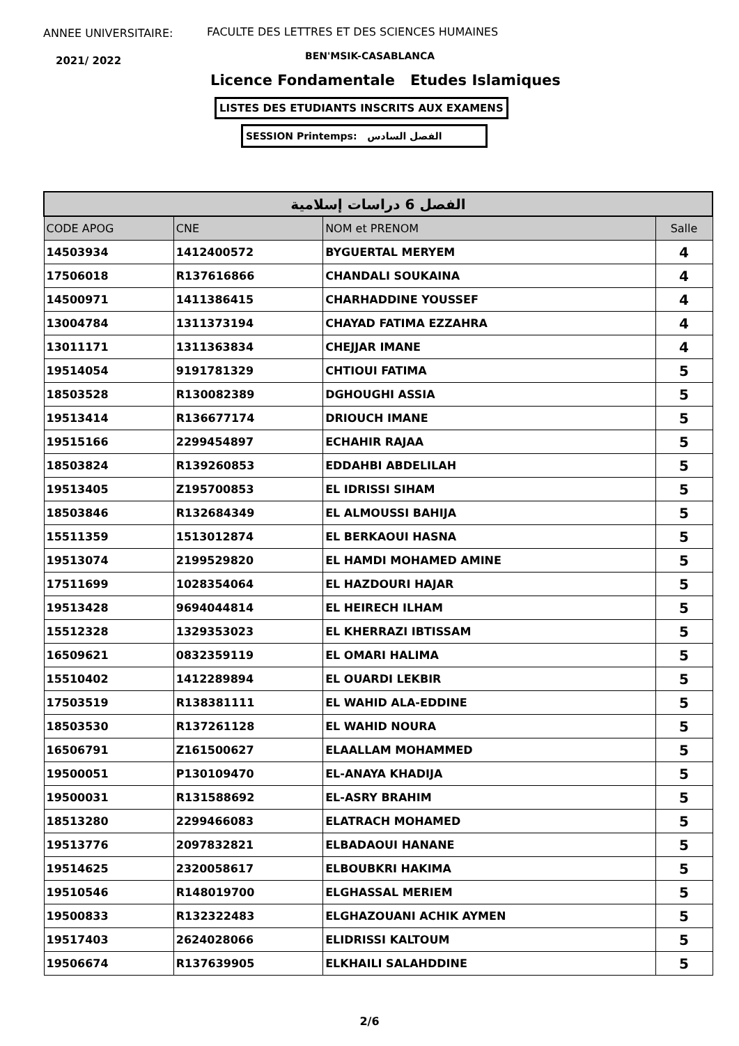ANNEE UNIVERSITAIRE:
FACULTE DES LETTRES ET DES SCIENCES HUMAINES
2021/ 2022 BEN'MSIK-CASABLANCA
Licence Fondamentale Etudes Islamiques
LISTES DES ETUDIANTS INSCRITS AUX EXAMENS
SESSION Printemps: الفصل السادس
| الفصل 6 دراسات إسلامية | | | |
| CODE APOG | CNE | NOM et PRENOM | Salle |
| 14503934 | 1412400572 | BYGUERTAL MERYEM | 4 |
| 17506018 | R137616866 | CHANDALI SOUKAINA | 4 |
| 14500971 | 1411386415 | CHARHADDINE YOUSSEF | 4 |
| 13004784 | 1311373194 | CHAYAD FATIMA EZZAHRA | 4 |
| 13011171 | 1311363834 | CHEJJAR IMANE | 4 |
| 19514054 | 9191781329 | CHTIOUI FATIMA | 5 |
| 18503528 | R130082389 | DGHOUGHI ASSIA | 5 |
| 19513414 | R136677174 | DRIOUCH IMANE | 5 |
| 19515166 | 2299454897 | ECHAHIR RAJAA | 5 |
| 18503824 | R139260853 | EDDAHBI ABDELILAH | 5 |
| 19513405 | Z195700853 | EL IDRISSI SIHAM | 5 |
| 18503846 | R132684349 | EL ALMOUSSI BAHIJA | 5 |
| 15511359 | 1513012874 | EL BERKAOUI HASNA | 5 |
| 19513074 | 2199529820 | EL HAMDI MOHAMED AMINE | 5 |
| 17511699 | 1028354064 | EL HAZDOURI HAJAR | 5 |
| 19513428 | 9694044814 | EL HEIRECH ILHAM | 5 |
| 15512328 | 1329353023 | EL KHERRAZI IBTISSAM | 5 |
| 16509621 | 0832359119 | EL OMARI HALIMA | 5 |
| 15510402 | 1412289894 | EL OUARDI LEKBIR | 5 |
| 17503519 | R138381111 | EL WAHID ALA-EDDINE | 5 |
| 18503530 | R137261128 | EL WAHID NOURA | 5 |
| 16506791 | Z161500627 | ELAALLAM MOHAMMED | 5 |
| 19500051 | P130109470 | EL-ANAYA KHADIJA | 5 |
| 19500031 | R131588692 | EL-ASRY BRAHIM | 5 |
| 18513280 | 2299466083 | ELATRACH MOHAMED | 5 |
| 19513776 | 2097832821 | ELBADAOUI HANANE | 5 |
| 19514625 | 2320058617 | ELBOUBKRI HAKIMA | 5 |
| 19510546 | R148019700 | ELGHASSAL MERIEM | 5 |
| 19500833 | R132322483 | ELGHAZOUANI ACHIK AYMEN | 5 |
| 19517403 | 2624028066 | ELIDRISSI KALTOUM | 5 |
| 19506674 | R137639905 | ELKHAILI SALAHDDINE | 5 |
2/6